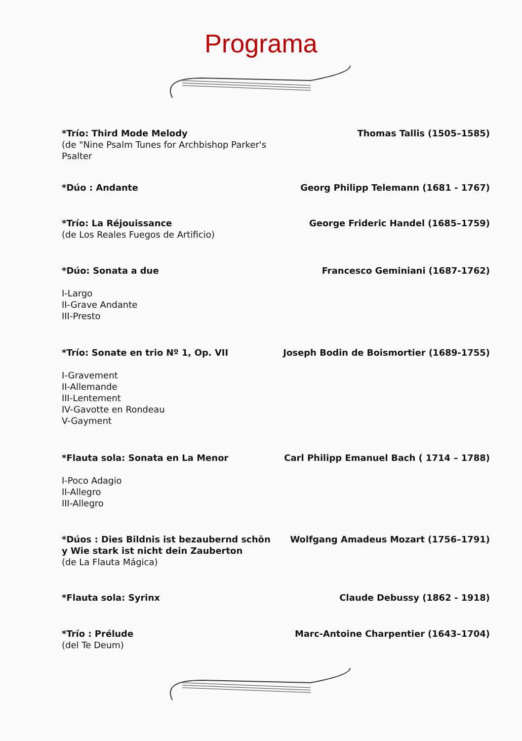Programa
*Trío: Third Mode Melody
(de "Nine Psalm Tunes for Archbishop Parker's Psalter
Thomas Tallis (1505–1585)
*Dúo : Andante Georg Philipp Telemann (1681 - 1767)
*Trío: La Réjouissance
(de Los Reales Fuegos de Artificio)
George Frideric Handel (1685–1759)
*Dúo: Sonata a due
I-Largo
II-Grave Andante
III-Presto
Francesco Geminiani (1687-1762)
*Trío: Sonate en trio Nº 1, Op. VII
I-Gravement
II-Allemande
III-Lentement
IV-Gavotte en Rondeau
V-Gayment
Joseph Bodin de Boismortier (1689-1755)
*Flauta sola: Sonata en La Menor
I-Poco Adagio
II-Allegro
III-Allegro
Carl Philipp Emanuel Bach ( 1714 – 1788)
*Dúos : Dies Bildnis ist bezaubernd schön y Wie stark ist nicht dein Zauberton
(de La Flauta Mágica)
Wolfgang Amadeus Mozart (1756–1791)
*Flauta sola: Syrinx Claude Debussy (1862 - 1918)
*Trío : Prélude
(del Te Deum)
Marc-Antoine Charpentier (1643–1704)